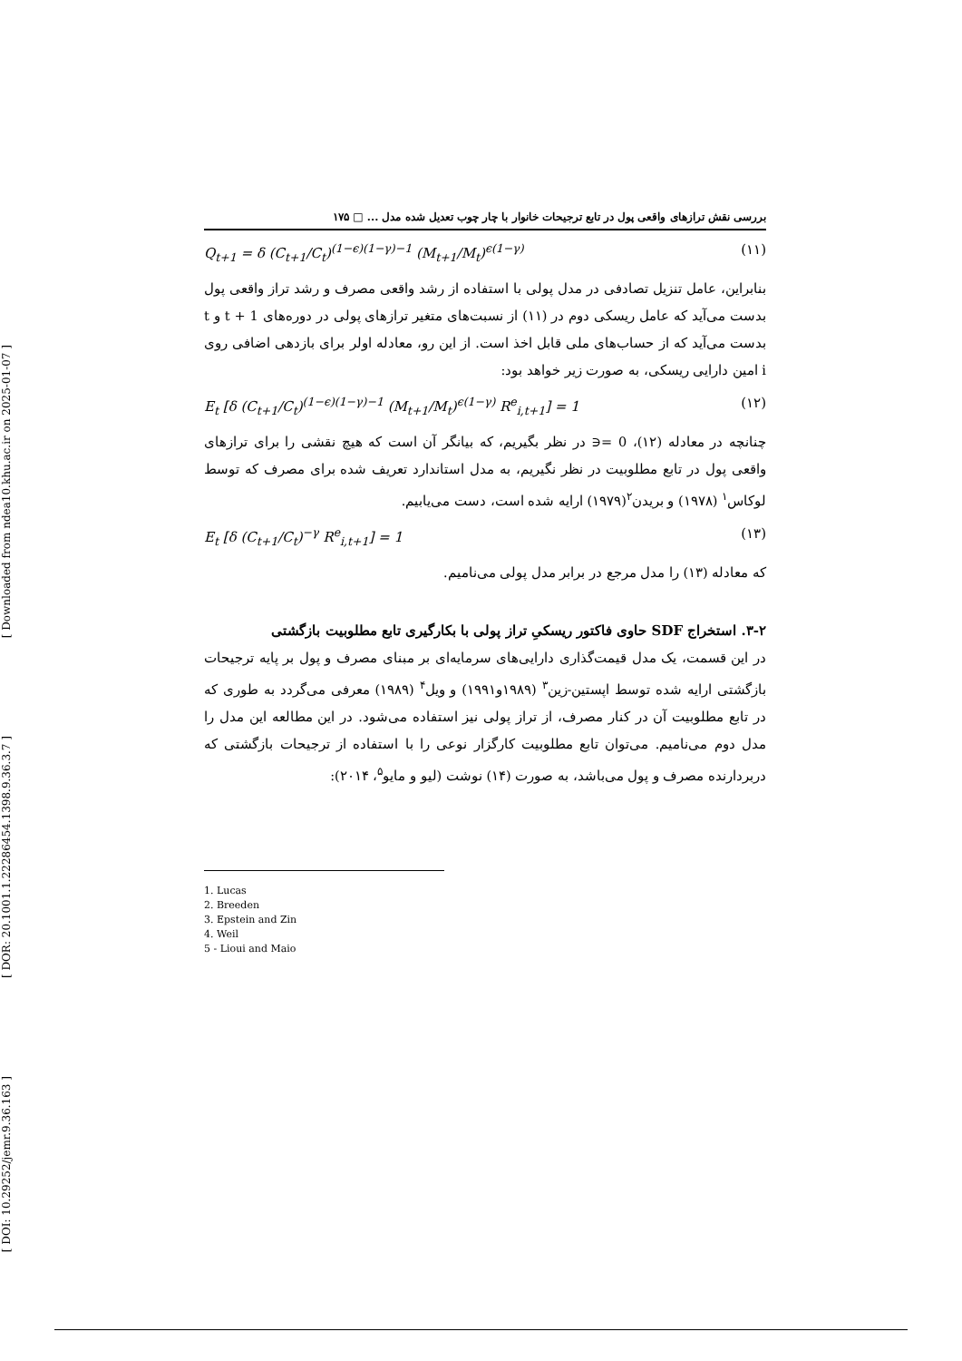[ Downloaded from ndea10.khu.ac.ir on 2025-01-07 ]
[ DOR: 20.1001.1.22286454.1398.9.36.3.7 ]
[ DOI: 10.29252/jemr.9.36.163 ]
بررسی نقش ترازهای واقعی پول در تابع ترجیحات خانوار با چار چوب تعدیل شده مدل ... □ ۱۷۵
Q<sub>t+1</sub> = δ (C<sub>t+1</sub>/C<sub>t</sub>)<sup>(1−ϵ)(1−γ)−1</sup> (M<sub>t+1</sub>/M<sub>t</sub>)<sup>ϵ(1−γ)</sup> (۱۱)
بنابراین، عامل تنزیل تصادفی در مدل پولی با استفاده از رشد واقعی مصرف و رشد تراز واقعی پول بدست می‌آید که عامل ریسکی دوم در (۱۱) از نسبت‌های متغیر ترازهای پولی در دوره‌های t + 1 و t بدست می‌آید که از حساب‌های ملی قابل اخذ است. از این رو، معادله اولر برای بازدهی اضافی روی i امین دارایی ریسکی، به صورت زیر خواهد بود:
E<sub>t</sub> [δ (C<sub>t+1</sub>/C<sub>t</sub>)<sup>(1−ϵ)(1−γ)−1</sup> (M<sub>t+1</sub>/M<sub>t</sub>)<sup>ϵ(1−γ)</sup> R<sup>e</sup><sub>i,t+1</sub>] = 1 (۱۲)
چنانچه در معادله (۱۲)، 0 =∈ در نظر بگیریم، که بیانگر آن است که هیچ نقشی را برای ترازهای واقعی پول در تابع مطلوبیت در نظر نگیریم، به مدل استاندارد تعریف شده برای مصرف که توسط لوکاس<sup>۱</sup> (۱۹۷۸) و بریدن<sup>۲</sup>(۱۹۷۹) ارایه شده است، دست می‌یابیم.
E<sub>t</sub> [δ (C<sub>t+1</sub>/C<sub>t</sub>)<sup>−γ</sup> R<sup>e</sup><sub>i,t+1</sub>] = 1 (۱۳)
که معادله (۱۳) را مدل مرجع در برابر مدل پولی می‌نامیم.
۳-۲. استخراج SDF حاوی فاکتور ریسکیِ تراز پولی با بکارگیری تابع مطلوبیت بازگشتی
در این قسمت، یک مدل قیمت‌گذاری دارایی‌های سرمایه‌ای بر مبنای مصرف و پول بر پایه ترجیحات بازگشتی ارایه شده توسط اپستین-زین<sup>۳</sup> (۱۹۸۹و۱۹۹۱) و ویل<sup>۴</sup> (۱۹۸۹) معرفی می‌گردد به طوری که در تابع مطلوبیت آن در کنار مصرف، از تراز پولی نیز استفاده می‌شود. در این مطالعه این مدل را مدل دوم می‌نامیم. می‌توان تابع مطلوبیت کارگزار نوعی را با استفاده از ترجیحات بازگشتی که دربردارنده مصرف و پول می‌باشد، به صورت (۱۴) نوشت (لیو و مایو<sup>۵</sup>، ۲۰۱۴):
1. Lucas
2. Breeden
3. Epstein and Zin
4. Weil
5 - Lioui and Maio